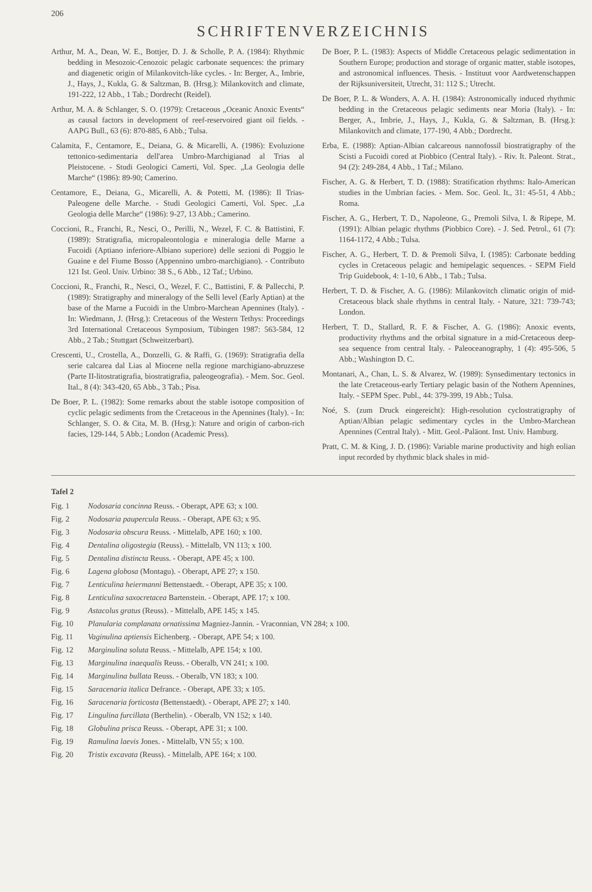206
SCHRIFTENVERZEICHNIS
Arthur, M. A., Dean, W. E., Bottjer, D. J. & Scholle, P. A. (1984): Rhythmic bedding in Mesozoic-Cenozoic pelagic carbonate sequences: the primary and diagenetic origin of Milankovitch-like cycles. - In: Berger, A., Imbrie, J., Hays, J., Kukla, G. & Saltzman, B. (Hrsg.): Milankovitch and climate, 191-222, 12 Abb., 1 Tab.; Dordrecht (Reidel).
Arthur, M. A. & Schlanger, S. O. (1979): Cretaceous „Oceanic Anoxic Events“ as causal factors in development of reef-reservoired giant oil fields. - AAPG Bull., 63 (6): 870-885, 6 Abb.; Tulsa.
Calamita, F., Centamore, E., Deiana, G. & Micarelli, A. (1986): Evoluzione tettonico-sedimentaria dell'area Umbro-Marchigianad al Trias al Pleistocene. - Studi Geologici Camerti, Vol. Spec. „La Geologia delle Marche“ (1986): 89-90; Camerino.
Centamore, E., Deiana, G., Micarelli, A. & Potetti, M. (1986): Il Trias-Paleogene delle Marche. - Studi Geologici Camerti, Vol. Spec. „La Geologia delle Marche“ (1986): 9-27, 13 Abb.; Camerino.
Coccioni, R., Franchi, R., Nesci, O., Perilli, N., Wezel, F. C. & Battistini, F. (1989): Stratigrafia, micropaleontologia e mineralogia delle Marne a Fucoidi (Aptiano inferiore-Albiano superiore) delle sezioni di Poggio le Guaine e del Fiume Bosso (Appennino umbro-marchigiano). - Contributo 121 Ist. Geol. Univ. Urbino: 38 S., 6 Abb., 12 Taf.; Urbino.
Coccioni, R., Franchi, R., Nesci, O., Wezel, F. C., Battistini, F. & Pallecchi, P. (1989): Stratigraphy and mineralogy of the Selli level (Early Aptian) at the base of the Marne a Fucoidi in the Umbro-Marchean Apennines (Italy). - In: Wiedmann, J. (Hrsg.): Cretaceous of the Western Tethys: Proceedings 3rd International Cretaceous Symposium, Tübingen 1987: 563-584, 12 Abb., 2 Tab.; Stuttgart (Schweitzerbart).
Crescenti, U., Crostella, A., Donzelli, G. & Raffi, G. (1969): Stratigrafia della serie calcarea dal Lias al Miocene nella regione marchigiano-abruzzese (Parte II-litostratigrafia, biostratigrafia, paleogeografia). - Mem. Soc. Geol. Ital., 8 (4): 343-420, 65 Abb., 3 Tab.; Pisa.
De Boer, P. L. (1982): Some remarks about the stable isotope composition of cyclic pelagic sediments from the Cretaceous in the Apennines (Italy). - In: Schlanger, S. O. & Cita, M. B. (Hrsg.): Nature and origin of carbon-rich facies, 129-144, 5 Abb.; London (Academic Press).
De Boer, P. L. (1983): Aspects of Middle Cretaceous pelagic sedimentation in Southern Europe; production and storage of organic matter, stable isotopes, and astronomical influences. Thesis. - Instituut voor Aardwetenschappen der Rijksuniversiteit, Utrecht, 31: 112 S.; Utrecht.
De Boer, P. L. & Wonders, A. A. H. (1984): Astronomically induced rhythmic bedding in the Cretaceous pelagic sediments near Moria (Italy). - In: Berger, A., Imbrie, J., Hays, J., Kukla, G. & Saltzman, B. (Hrsg.): Milankovitch and climate, 177-190, 4 Abb.; Dordrecht.
Erba, E. (1988): Aptian-Albian calcareous nannofossil biostratigraphy of the Scisti a Fucoidi cored at Piobbico (Central Italy). - Riv. It. Paleont. Strat., 94 (2): 249-284, 4 Abb., 1 Taf.; Milano.
Fischer, A. G. & Herbert, T. D. (1988): Stratification rhythms: Italo-American studies in the Umbrian facies. - Mem. Soc. Geol. It., 31: 45-51, 4 Abb.; Roma.
Fischer, A. G., Herbert, T. D., Napoleone, G., Premoli Silva, I. & Ripepe, M. (1991): Albian pelagic rhythms (Piobbico Core). - J. Sed. Petrol., 61 (7): 1164-1172, 4 Abb.; Tulsa.
Fischer, A. G., Herbert, T. D. & Premoli Silva, I. (1985): Carbonate bedding cycles in Cretaceous pelagic and hemipelagic sequences. - SEPM Field Trip Guidebook, 4: 1-10, 6 Abb., 1 Tab.; Tulsa.
Herbert, T. D. & Fischer, A. G. (1986): Milankovitch climatic origin of mid-Cretaceous black shale rhythms in central Italy. - Nature, 321: 739-743; London.
Herbert, T. D., Stallard, R. F. & Fischer, A. G. (1986): Anoxic events, productivity rhythms and the orbital signature in a mid-Cretaceous deep-sea sequence from central Italy. - Paleoceanography, 1 (4): 495-506, 5 Abb.; Washington D. C.
Montanari, A., Chan, L. S. & Alvarez, W. (1989): Synsedimentary tectonics in the late Cretaceous-early Tertiary pelagic basin of the Nothern Apennines, Italy. - SEPM Spec. Publ., 44: 379-399, 19 Abb.; Tulsa.
Noé, S. (zum Druck eingereicht): High-resolution cyclostratigraphy of Aptian/Albian pelagic sedimentary cycles in the Umbro-Marchean Apennines (Central Italy). - Mitt. Geol.-Paläont. Inst. Univ. Hamburg.
Pratt, C. M. & King, J. D. (1986): Variable marine productivity and high eolian input recorded by rhythmic black shales in mid-
Tafel 2
Fig. 1 Nodosaria concinna Reuss. - Oberapt, APE 63; x 100.
Fig. 2 Nodosaria paupercula Reuss. - Oberapt, APE 63; x 95.
Fig. 3 Nodosaria obscura Reuss. - Mittelalb, APE 160; x 100.
Fig. 4 Dentalina oligostegia (Reuss). - Mittelalb, VN 113; x 100.
Fig. 5 Dentalina distincta Reuss. - Oberapt, APE 45; x 100.
Fig. 6 Lagena globosa (Montagu). - Oberapt, APE 27; x 150.
Fig. 7 Lenticulina heiermanni Bettenstaedt. - Oberapt, APE 35; x 100.
Fig. 8 Lenticulina saxocretacea Bartenstein. - Oberapt, APE 17; x 100.
Fig. 9 Astacolus gratus (Reuss). - Mittelalb, APE 145; x 145.
Fig. 10 Planularia complanata ornatissima Magniez-Jannin. - Vraconnian, VN 284; x 100.
Fig. 11 Vaginulina aptiensis Eichenberg. - Oberapt, APE 54; x 100.
Fig. 12 Marginulina soluta Reuss. - Mittelalb, APE 154; x 100.
Fig. 13 Marginulina inaequalis Reuss. - Oberalb, VN 241; x 100.
Fig. 14 Marginulina bullata Reuss. - Oberalb, VN 183; x 100.
Fig. 15 Saracenaria italica Defrance. - Oberapt, APE 33; x 105.
Fig. 16 Saracenaria forticosta (Bettenstaedt). - Oberapt, APE 27; x 140.
Fig. 17 Lingulina furcillata (Berthelin). - Oberalb, VN 152; x 140.
Fig. 18 Globulina prisca Reuss. - Oberapt, APE 31; x 100.
Fig. 19 Ramulina laevis Jones. - Mittelalb, VN 55; x 100.
Fig. 20 Tristix excavata (Reuss). - Mittelalb, APE 164; x 100.